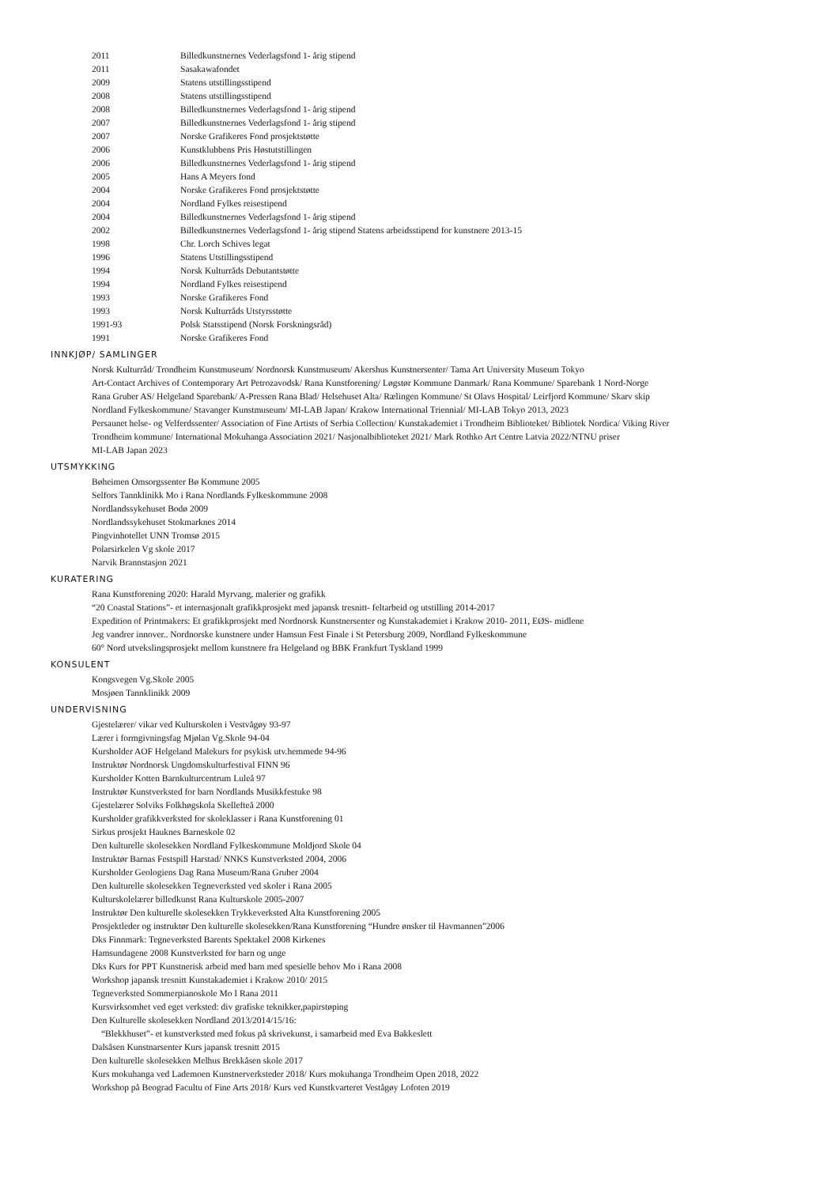| 2011 | Billedkunstnernes Vederlagsfond 1- årig stipend |
| 2011 | Sasakawafondet |
| 2009 | Statens utstillingsstipend |
| 2008 | Statens utstillingsstipend |
| 2008 | Billedkunstnernes Vederlagsfond 1- årig stipend |
| 2007 | Billedkunstnernes Vederlagsfond 1- årig stipend |
| 2007 | Norske Grafikeres Fond prosjektstøtte |
| 2006 | Kunstklubbens Pris Høstutstillingen |
| 2006 | Billedkunstnernes Vederlagsfond 1- årig stipend |
| 2005 | Hans A Meyers fond |
| 2004 | Norske Grafikeres Fond prosjektstøtte |
| 2004 | Nordland Fylkes reisestipend |
| 2004 | Billedkunstnernes Vederlagsfond 1- årig stipend |
| 2002 | Billedkunstnernes Vederlagsfond 1- årig stipend Statens arbeidsstipend for kunstnere 2013-15 |
| 1998 | Chr. Lorch Schives legat |
| 1996 | Statens Utstillingsstipend |
| 1994 | Norsk Kulturråds Debutantstøtte |
| 1994 | Nordland Fylkes reisestipend |
| 1993 | Norske Grafikeres Fond |
| 1993 | Norsk Kulturråds Utstyrsstøtte |
| 1991-93 | Polsk Statsstipend (Norsk Forskningsråd) |
| 1991 | Norske Grafikeres Fond |
INNKJØP/ SAMLINGER
Norsk Kulturråd/ Trondheim Kunstmuseum/ Nordnorsk Kunstmuseum/ Akershus Kunstnersenter/ Tama Art University Museum Tokyo
Art-Contact Archives of Contemporary Art Petrozavodsk/ Rana Kunstforening/ Løgstør Kommune Danmark/ Rana Kommune/ Sparebank 1 Nord-Norge
Rana Gruber AS/ Helgeland Sparebank/ A-Pressen Rana Blad/ Helsehuset Alta/ Rælingen Kommune/ St Olavs Hospital/ Leirfjord Kommune/ Skarv skip
Nordland Fylkeskommune/ Stavanger Kunstmuseum/ MI-LAB Japan/ Krakow International Triennial/ MI-LAB Tokyo 2013, 2023
Persaunet helse- og Velferdssenter/ Association of Fine Artists of Serbia Collection/ Kunstakademiet i Trondheim Biblioteket/ Bibliotek Nordica/ Viking River
Trondheim kommune/ International Mokuhanga Association 2021/ Nasjonalbiblioteket 2021/ Mark Rothko Art Centre Latvia 2022/NTNU priser
MI-LAB Japan 2023
UTSMYKKING
Bøheimen Omsorgssenter Bø Kommune 2005
Selfors Tannklinikk Mo i Rana Nordlands Fylkeskommune 2008
Nordlandssykehuset Bodø 2009
Nordlandssykehuset Stokmarknes 2014
Pingvinhotellet UNN Tromsø 2015
Polarsirkelen Vg skole 2017
Narvik Brannstasjon 2021
KURATERING
Rana Kunstforening 2020: Harald Myrvang, malerier og grafikk
“20 Coastal Stations”- et internasjonalt grafikkprosjekt med japansk tresnitt- feltarbeid og utstilling 2014-2017
Expedition of Printmakers: Et grafikkprosjekt med Nordnorsk Kunstnersenter og Kunstakademiet i Krakow 2010- 2011, EØS- midlene
Jeg vandrer innover.. Nordnorske kunstnere under Hamsun Fest Finale i St Petersburg 2009, Nordland Fylkeskommune
60° Nord utvekslingsprosjekt mellom kunstnere fra Helgeland og BBK Frankfurt Tyskland 1999
KONSULENT
Kongsvegen Vg.Skole 2005
Mosjøen Tannklinikk 2009
UNDERVISNING
Gjestelærer/ vikar ved Kulturskolen i Vestvågøy 93-97
Lærer i formgivningsfag Mjølan Vg.Skole 94-04
Kursholder AOF Helgeland Malekurs for psykisk utv.hemmede 94-96
Instruktør Nordnorsk Ungdomskulturfestival FINN 96
Kursholder Kotten Barnkulturcentrum Luleå 97
Instruktør Kunstverksted for barn Nordlands Musikkfestuke 98
Gjestelærer Solviks Folkhøgskola Skellefteå 2000
Kursholder grafikkverksted for skoleklasser i Rana Kunstforening 01
Sirkus prosjekt Hauknes Barneskole 02
Den kulturelle skolesekken Nordland Fylkeskommune Moldjord Skole 04
Instruktør Barnas Festspill Harstad/ NNKS Kunstverksted 2004, 2006
Kursholder Geologiens Dag Rana Museum/Rana Gruber 2004
Den kulturelle skolesekken Tegneverksted ved skoler i Rana 2005
Kulturskolelærer billedkunst Rana Kulturskole 2005-2007
Instruktør Den kulturelle skolesekken Trykkeverksted Alta Kunstforening 2005
Prosjektleder og instruktør Den kulturelle skolesekken/Rana Kunstforening “Hundre ønsker til Havmannen”2006
Dks Finnmark: Tegneverksted Barents Spektakel 2008 Kirkenes
Hamsundagene 2008 Kunstverksted for barn og unge
Dks Kurs for PPT Kunstnerisk arbeid med barn med spesielle behov Mo i Rana 2008
Workshop japansk tresnitt Kunstakademiet i Krakow 2010/ 2015
Tegneverksted Sommerpianoskole Mo I Rana 2011
Kursvirksomhet ved eget verksted: div grafiske teknikker,papirstøping
Den Kulturelle skolesekken Nordland 2013/2014/15/16:
“Blekkhuset”- et kunstverksted med fokus på skrivekunst, i samarbeid med Eva Bakkeslett
Dalsåsen Kunstnarsenter Kurs japansk tresnitt 2015
Den kulturelle skolesekken Melhus Brekkåsen skole 2017
Kurs mokuhanga ved Lademoen Kunstnerverksteder 2018/ Kurs mokuhanga Trondheim Open 2018, 2022
Workshop på Beograd Facultu of Fine Arts 2018/ Kurs ved Kunstkvarteret Vestågøy Lofoten 2019